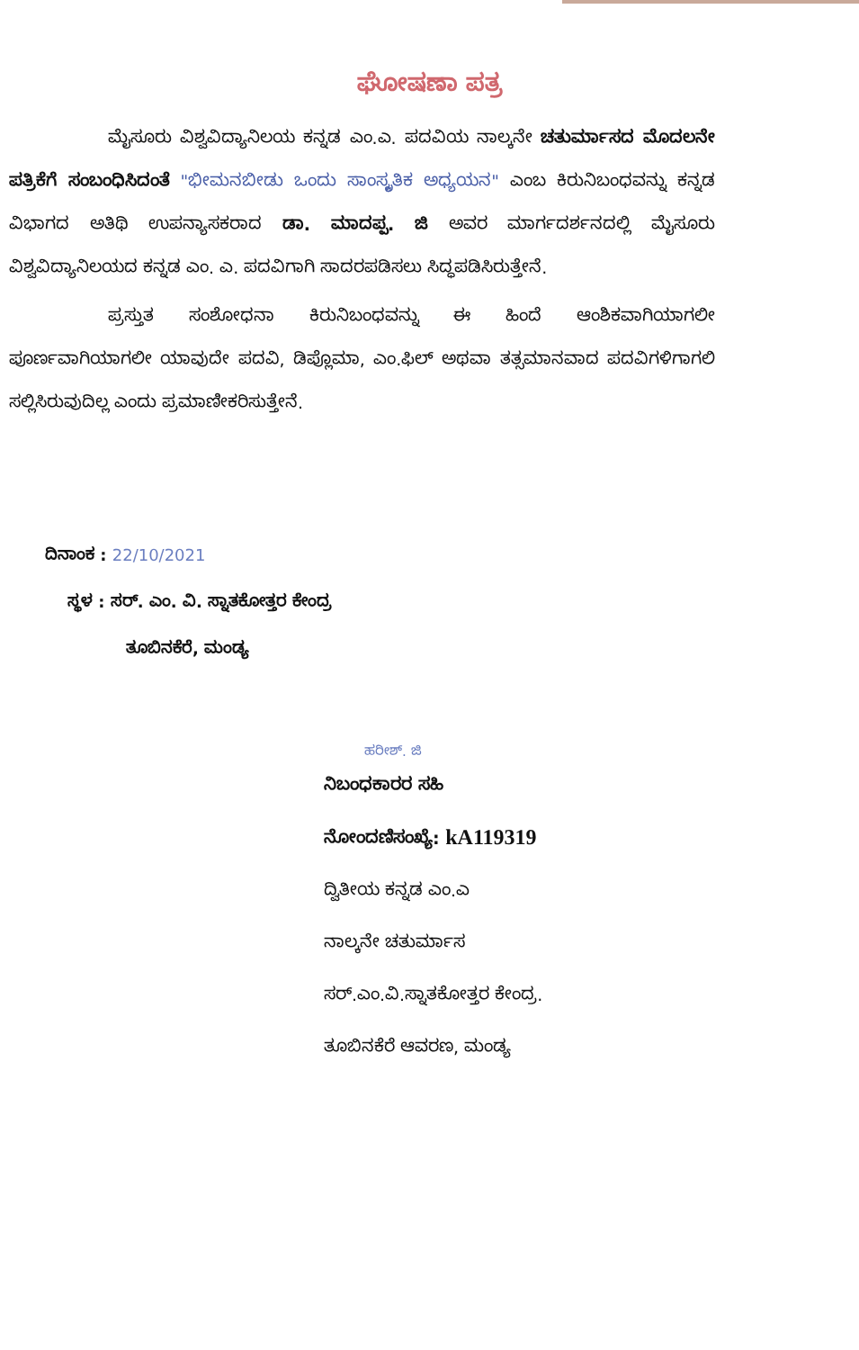ಘೋಷಣಾ ಪತ್ರ
ಮೈಸೂರು ವಿಶ್ವವಿದ್ಯಾನಿಲಯ ಕನ್ನಡ ಎಂ.ಎ. ಪದವಿಯ ನಾಲ್ಕನೇ ಚತುರ್ಮಾಸದ ಮೊದಲನೇ ಪತ್ರಿಕೆಗೆ ಸಂಬಂಧಿಸಿದಂತೆ "ಭೀಮನಬೀಡು ಒಂದು ಸಾಂಸ್ಕೃತಿಕ ಅಧ್ಯಯನ" ಎಂಬ ಕಿರುನಿಬಂಧವನ್ನು ಕನ್ನಡ ವಿಭಾಗದ ಅತಿಥಿ ಉಪನ್ಯಾಸಕರಾದ ಡಾ. ಮಾದಪ್ಪ. ಜಿ ಅವರ ಮಾರ್ಗದರ್ಶನದಲ್ಲಿ ಮೈಸೂರು ವಿಶ್ವವಿದ್ಯಾನಿಲಯದ ಕನ್ನಡ ಎಂ. ಎ. ಪದವಿಗಾಗಿ ಸಾದರಪಡಿಸಲು ಸಿದ್ಧಪಡಿಸಿರುತ್ತೇನೆ.
ಪ್ರಸ್ತುತ ಸಂಶೋಧನಾ ಕಿರುನಿಬಂಧವನ್ನು ಈ ಹಿಂದೆ ಆಂಶಿಕವಾಗಿಯಾಗಲೀ ಪೂರ್ಣವಾಗಿಯಾಗಲೀ ಯಾವುದೇ ಪದವಿ, ಡಿಪ್ಲೊಮಾ, ಎಂ.ಫಿಲ್ ಅಥವಾ ತತ್ಸಮಾನವಾದ ಪದವಿಗಳಿಗಾಗಲಿ ಸಲ್ಲಿಸಿರುವುದಿಲ್ಲ ಎಂದು ಪ್ರಮಾಣೀಕರಿಸುತ್ತೇನೆ.
ದಿನಾಂಕ : 22/10/2021
ಸ್ಥಳ : ಸರ್. ಎಂ. ವಿ. ಸ್ನಾತಕೋತ್ತರ ಕೇಂದ್ರ
ತೂಬಿನಕೆರೆ, ಮಂಡ್ಯ
ಹರೀಶ್. ಜಿ
ನಿಬಂಧಕಾರರ ಸಹಿ
ನೋಂದಣಿಸಂಖ್ಯೆ: kA119319
ದ್ವಿತೀಯ ಕನ್ನಡ ಎಂ.ಎ
ನಾಲ್ಕನೇ ಚತುರ್ಮಾಸ
ಸರ್.ಎಂ.ವಿ.ಸ್ನಾತಕೋತ್ತರ ಕೇಂದ್ರ.
ತೂಬಿನಕೆರೆ ಆವರಣ, ಮಂಡ್ಯ